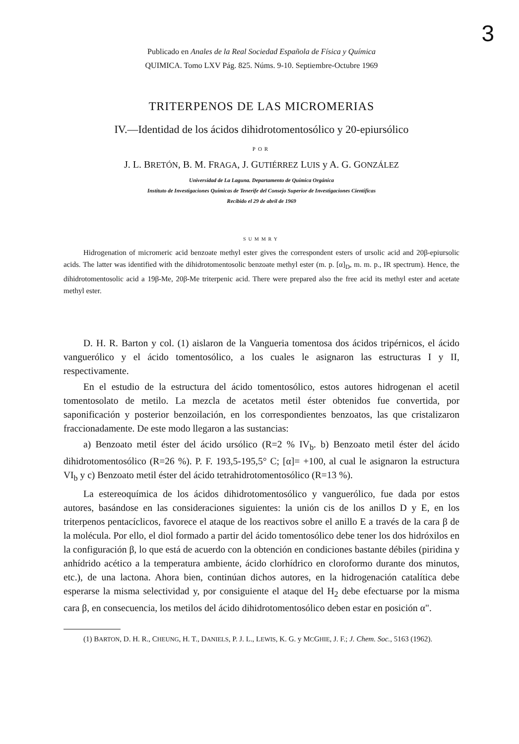3
Publicado en Anales de la Real Sociedad Española de Física y Química
QUIMICA. Tomo LXV Pág. 825. Núms. 9-10. Septiembre-Octubre 1969
TRITERPENOS DE LAS MICROMERIAS
IV.—Identidad de los ácidos dihidrotomentosólico y 20-epiursólico
POR
J. L. BRETÓN, B. M. FRAGA, J. GUTIÉRREZ LUIS y A. G. GONZÁLEZ
Universidad de La Laguna. Departamento de Química Orgánica
Instituto de Investigaciones Químicas de Tenerife del Consejo Superior de Investigaciones Científicas
Recibido el 29 de abril de 1969
SUMMRY
Hidrogenation of micromeric acid benzoate methyl ester gives the correspondent esters of ursolic acid and 20β-epiursolic acids. The latter was identified with the dihidrotomentosolic benzoate methyl ester (m. p. [α]<sub>D</sub>, m. m. p., IR spectrum). Hence, the dihidrotomentosolic acid a 19β-Me, 20β-Me triterpenic acid. There were prepared also the free acid its methyl ester and acetate methyl ester.
D. H. R. Barton y col. (1) aislaron de la Vangueria tomentosa dos ácidos tripérnicos, el ácido vanguerólico y el ácido tomentosólico, a los cuales le asignaron las estructuras I y II, respectivamente.
En el estudio de la estructura del ácido tomentosólico, estos autores hidrogenan el acetil tomentosolato de metilo. La mezcla de acetatos metil éster obtenidos fue convertida, por saponificación y posterior benzoilación, en los correspondientes benzoatos, las que cristalizaron fraccionadamente. De este modo llegaron a las sustancias:
a) Benzoato metil éster del ácido ursólico (R=2 % IV<sub>b</sub>. b) Benzoato metil éster del ácido dihidrotomentosólico (R=26 %). P. F. 193,5-195,5° C; [α]= +100, al cual le asignaron la estructura VI<sub>b</sub> y c) Benzoato metil éster del ácido tetrahidrotomentosólico (R=13 %).
La estereoquímica de los ácidos dihidrotomentosólico y vanguerólico, fue dada por estos autores, basándose en las consideraciones siguientes: la unión cis de los anillos D y E, en los triterpenos pentacíclicos, favorece el ataque de los reactivos sobre el anillo E a través de la cara β de la molécula. Por ello, el diol formado a partir del ácido tomentosólico debe tener los dos hidróxilos en la configuración β, lo que está de acuerdo con la obtención en condiciones bastante débiles (piridina y anhídrido acético a la temperatura ambiente, ácido clorhídrico en cloroformo durante dos minutos, etc.), de una lactona. Ahora bien, continúan dichos autores, en la hidrogenación catalítica debe esperarse la misma selectividad y, por consiguiente el ataque del H<sub>2</sub> debe efectuarse por la misma cara β, en consecuencia, los metilos del ácido dihidrotomentosólico deben estar en posición α".
(1) BARTON, D. H. R., CHEUNG, H. T., DANIELS, P. J. L., LEWIS, K. G. y MCGHIE, J. F.; J. Chem. Soc., 5163 (1962).